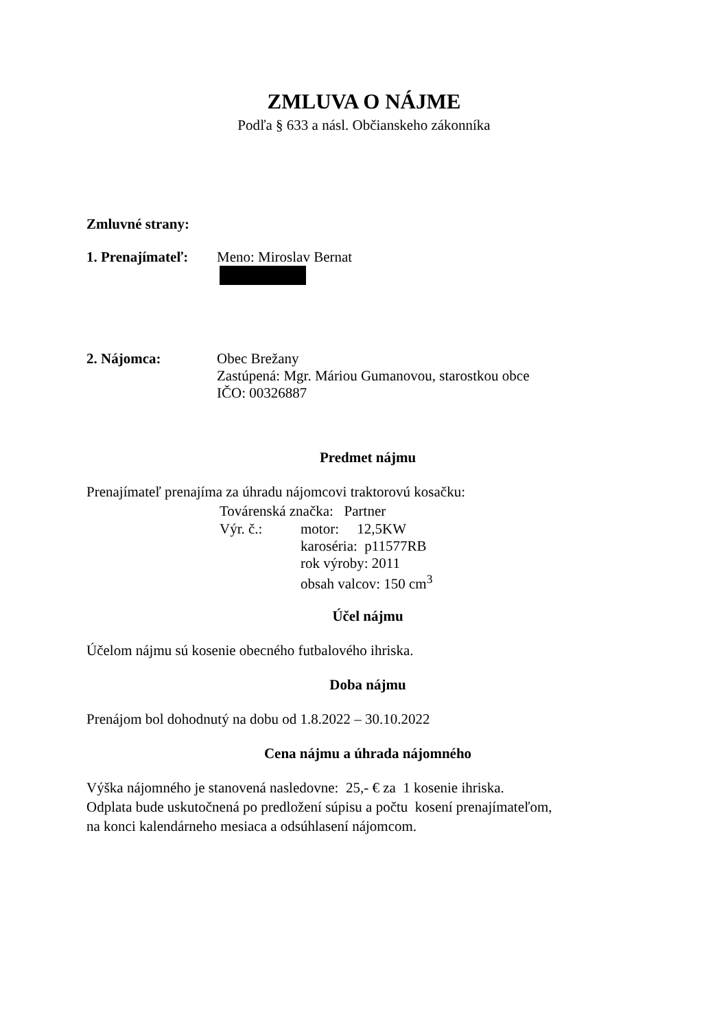ZMLUVA O NÁJME
Podľa § 633 a násl. Občianskeho zákonníka
Zmluvné strany:
1. Prenajímateľ: Meno: Miroslav Bernat
2. Nájomca: Obec Brežany
Zastúpená: Mgr. Máriou Gumanovou, starostkou obce
IČO: 00326887
Predmet nájmu
Prenajímateľ prenajíma za úhradu nájomcovi traktorovú kosačku:
Továrenská značka: Partner
Výr. č.: motor: 12,5KW
karoséria: p11577RB
rok výroby: 2011
obsah valcov: 150 cm<sup>3</sup>
Účel nájmu
Účelom nájmu sú kosenie obecného futbalového ihriska.
Doba nájmu
Prenájom bol dohodnutý na dobu od 1.8.2022 – 30.10.2022
Cena nájmu a úhrada nájomného
Výška nájomného je stanovená nasledovne: 25,- € za 1 kosenie ihriska.
Odplata bude uskutočnená po predložení súpisu a počtu kosení prenajímateľom,
na konci kalendárneho mesiaca a odsúhlasení nájomcom.